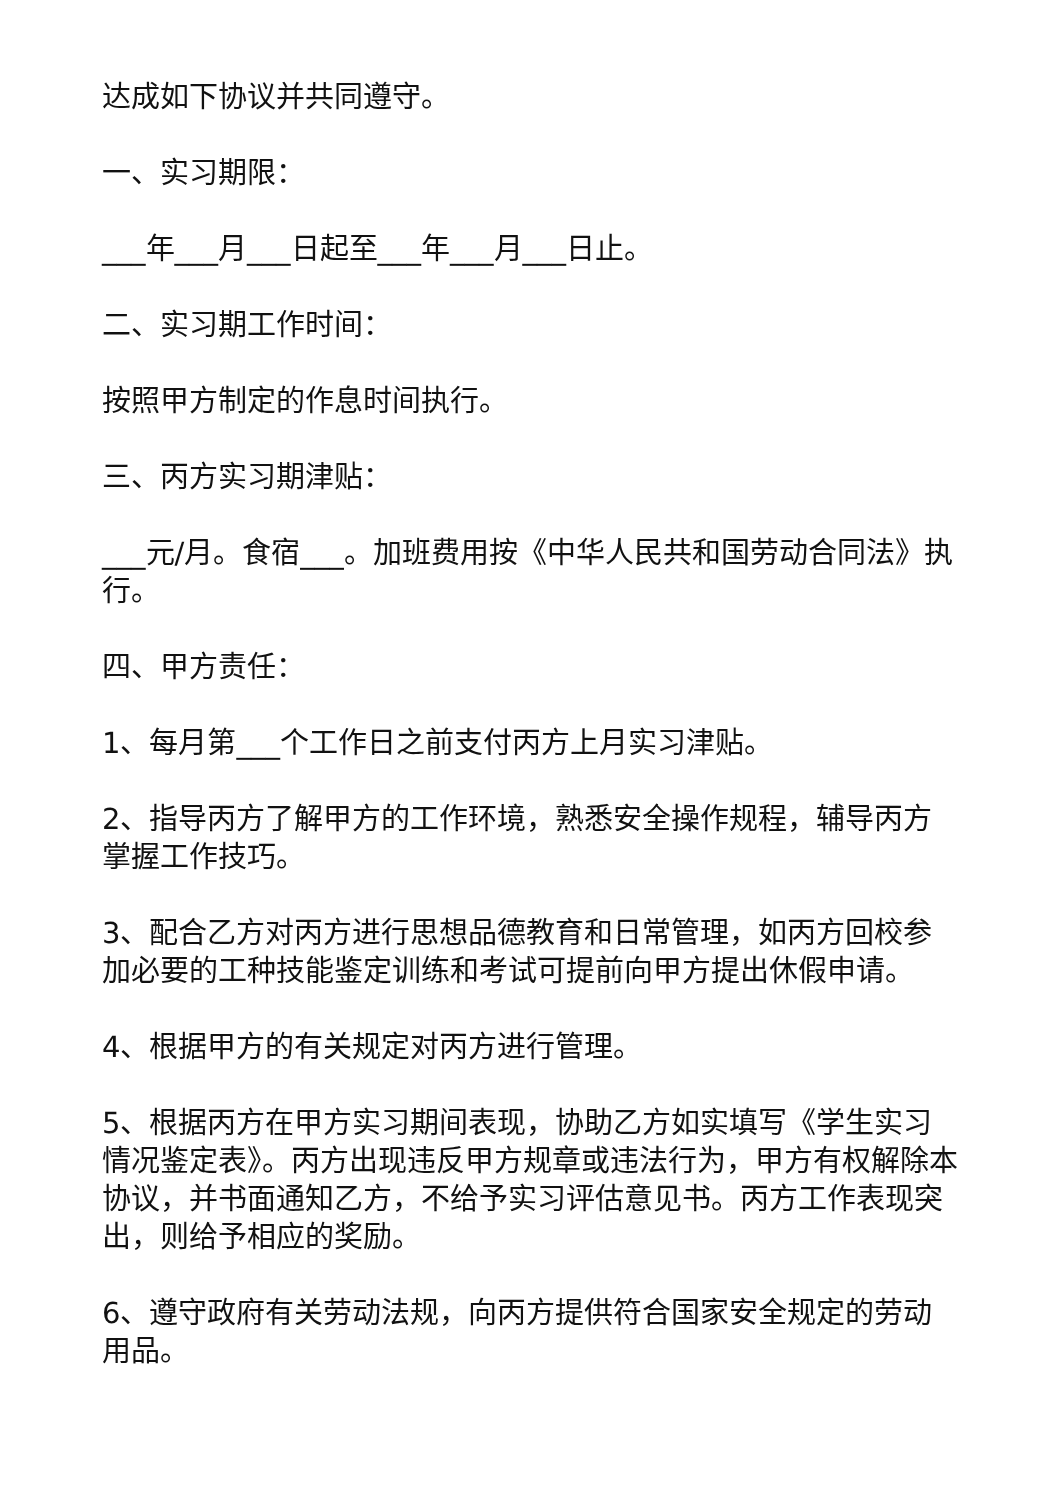达成如下协议并共同遵守。
一、实习期限：
___年___月___日起至___年___月___日止。
二、实习期工作时间：
按照甲方制定的作息时间执行。
三、丙方实习期津贴：
___元/月。食宿___。加班费用按《中华人民共和国劳动合同法》执行。
四、甲方责任：
1、每月第___个工作日之前支付丙方上月实习津贴。
2、指导丙方了解甲方的工作环境，熟悉安全操作规程，辅导丙方掌握工作技巧。
3、配合乙方对丙方进行思想品德教育和日常管理，如丙方回校参加必要的工种技能鉴定训练和考试可提前向甲方提出休假申请。
4、根据甲方的有关规定对丙方进行管理。
5、根据丙方在甲方实习期间表现，协助乙方如实填写《学生实习情况鉴定表》。丙方出现违反甲方规章或违法行为，甲方有权解除本协议，并书面通知乙方，不给予实习评估意见书。丙方工作表现突出，则给予相应的奖励。
6、遵守政府有关劳动法规，向丙方提供符合国家安全规定的劳动用品。